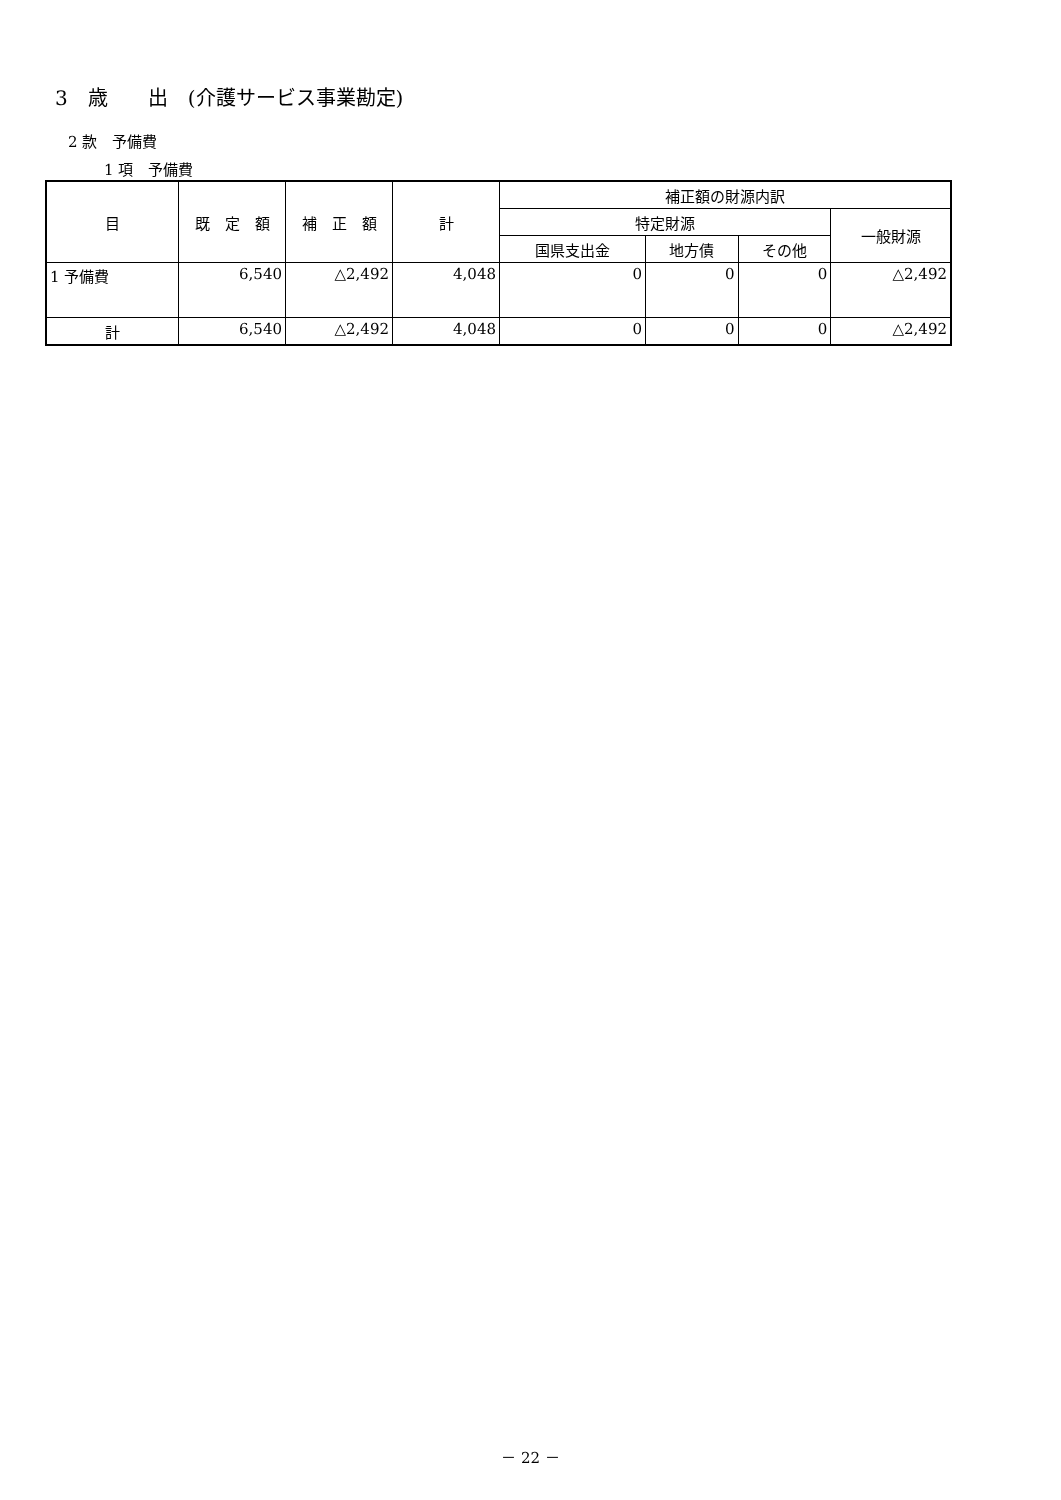3　歳　　出　(介護サービス事業勘定)
2 款　予備費
1 項　予備費
| 目 | 既 定 額 | 補 正 額 | 計 | 補正額の財源内訳 | | | |
| --- | --- | --- | --- | --- | --- | --- | --- |
| | | | | 特定財源 | | | 一般財源 |
| | | | | 国県支出金 | 地方債 | その他 | |
| 1 予備費 | 6,540 | △2,492 | 4,048 | 0 | 0 | 0 | △2,492 |
| 計 | 6,540 | △2,492 | 4,048 | 0 | 0 | 0 | △2,492 |
－ 22 －